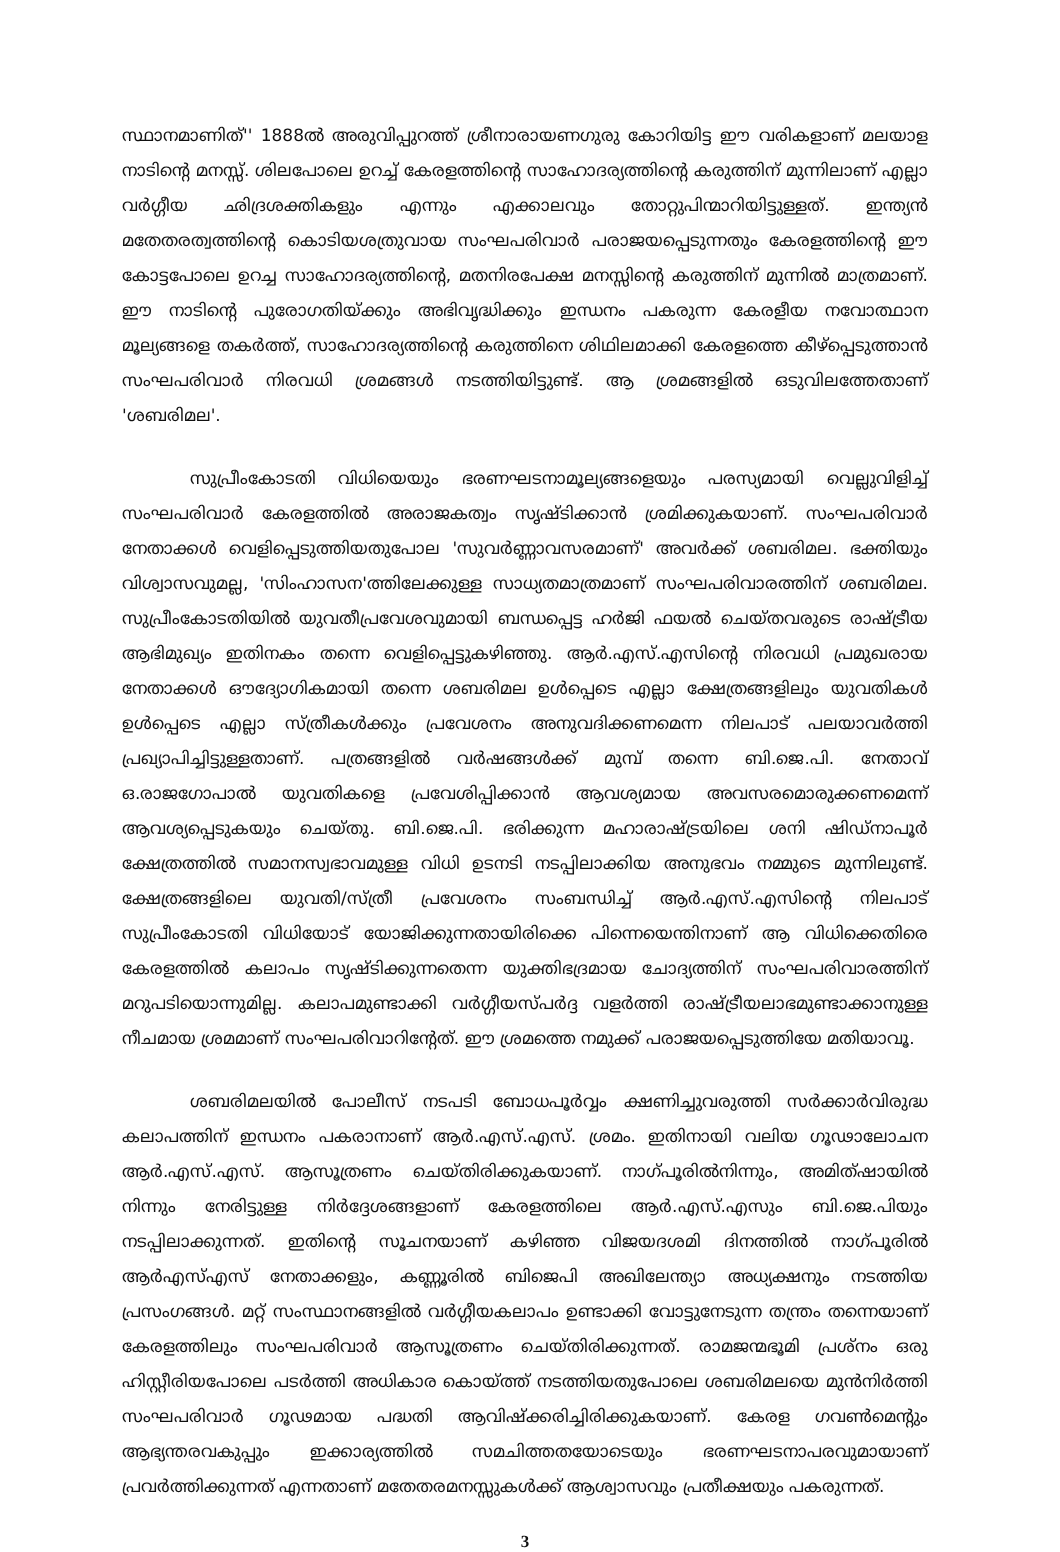സ്ഥാനമാണിത്'' 1888ൽ അരുവിപ്പുറത്ത് ശ്രീനാരായണഗുരു കോറിയിട്ട ഈ വരികളാണ് മലയാള നാടിന്റെ മനസ്സ്. ശിലപോലെ ഉറച്ച് കേരളത്തിന്റെ സാഹോദര്യത്തിന്റെ കരുത്തിന് മുന്നിലാണ് എല്ലാ വർഗ്ഗീയ ഛിദ്രശക്തികളും എന്നും എക്കാലവും തോറ്റുപിന്മാറിയിട്ടുള്ളത്. ഇന്ത്യൻ മതേതരത്വത്തിന്റെ കൊടിയശത്രുവായ സംഘപരിവാർ പരാജയപ്പെടുന്നതും കേരളത്തിന്റെ ഈ കോട്ടപോലെ ഉറച്ച സാഹോദര്യത്തിന്റെ, മതനിരപേക്ഷ മനസ്സിന്റെ കരുത്തിന് മുന്നിൽ മാത്രമാണ്. ഈ നാടിന്റെ പുരോഗതിയ്ക്കും അഭിവൃദ്ധിക്കും ഇന്ധനം പകരുന്ന കേരളീയ നവോത്ഥാന മൂല്യങ്ങളെ തകർത്ത്, സാഹോദര്യത്തിന്റെ കരുത്തിനെ ശിഥിലമാക്കി കേരളത്തെ കീഴ്പ്പെടുത്താൻ സംഘപരിവാർ നിരവധി ശ്രമങ്ങൾ നടത്തിയിട്ടുണ്ട്. ആ ശ്രമങ്ങളിൽ ഒടുവിലത്തേതാണ് 'ശബരിമല'.
സുപ്രീംകോടതി വിധിയെയും ഭരണഘടനാമൂല്യങ്ങളെയും പരസ്യമായി വെല്ലുവിളിച്ച് സംഘപരിവാർ കേരളത്തിൽ അരാജകത്വം സൃഷ്ടിക്കാൻ ശ്രമിക്കുകയാണ്. സംഘപരിവാർ നേതാക്കൾ വെളിപ്പെടുത്തിയതുപോല 'സുവർണ്ണാവസരമാണ്' അവർക്ക് ശബരിമല. ഭക്തിയും വിശ്വാസവുമല്ല, 'സിംഹാസന'ത്തിലേക്കുള്ള സാധ്യതമാത്രമാണ് സംഘപരിവാരത്തിന് ശബരിമല. സുപ്രീംകോടതിയിൽ യുവതീപ്രവേശവുമായി ബന്ധപ്പെട്ട ഹർജി ഫയൽ ചെയ്തവരുടെ രാഷ്ട്രീയ ആഭിമുഖ്യം ഇതിനകം തന്നെ വെളിപ്പെട്ടുകഴിഞ്ഞു. ആർ.എസ്.എസിന്റെ നിരവധി പ്രമുഖരായ നേതാക്കൾ ഔദ്യോഗികമായി തന്നെ ശബരിമല ഉൾപ്പെടെ എല്ലാ ക്ഷേത്രങ്ങളിലും യുവതികൾ ഉൾപ്പെടെ എല്ലാ സ്ത്രീകൾക്കും പ്രവേശനം അനുവദിക്കണമെന്ന നിലപാട് പലയാവർത്തി പ്രഖ്യാപിച്ചിട്ടുള്ളതാണ്. പത്രങ്ങളിൽ വർഷങ്ങൾക്ക് മുമ്പ് തന്നെ ബി.ജെ.പി. നേതാവ് ഒ.രാജഗോപാൽ യുവതികളെ പ്രവേശിപ്പിക്കാൻ ആവശ്യമായ അവസരമൊരുക്കണമെന്ന് ആവശ്യപ്പെടുകയും ചെയ്തു. ബി.ജെ.പി. ഭരിക്കുന്ന മഹാരാഷ്ട്രയിലെ ശനി ഷിഡ്നാപൂർ ക്ഷേത്രത്തിൽ സമാനസ്വഭാവമുള്ള വിധി ഉടനടി നടപ്പിലാക്കിയ അനുഭവം നമ്മുടെ മുന്നിലുണ്ട്. ക്ഷേത്രങ്ങളിലെ യുവതി/സ്ത്രീ പ്രവേശനം സംബന്ധിച്ച് ആർ.എസ്.എസിന്റെ നിലപാട് സുപ്രീംകോടതി വിധിയോട് യോജിക്കുന്നതായിരിക്കെ പിന്നെയെന്തിനാണ് ആ വിധിക്കെതിരെ കേരളത്തിൽ കലാപം സൃഷ്ടിക്കുന്നതെന്ന യുക്തിഭദ്രമായ ചോദ്യത്തിന് സംഘപരിവാരത്തിന് മറുപടിയൊന്നുമില്ല. കലാപമുണ്ടാക്കി വർഗ്ഗീയസ്പർദ്ദ വളർത്തി രാഷ്ട്രീയലാഭമുണ്ടാക്കാനുള്ള നീചമായ ശ്രമമാണ് സംഘപരിവാറിന്റേത്. ഈ ശ്രമത്തെ നമുക്ക് പരാജയപ്പെടുത്തിയേ മതിയാവൂ.
ശബരിമലയിൽ പോലീസ് നടപടി ബോധപൂർവ്വം ക്ഷണിച്ചുവരുത്തി സർക്കാർവിരുദ്ധ കലാപത്തിന് ഇന്ധനം പകരാനാണ് ആർ.എസ്.എസ്. ശ്രമം. ഇതിനായി വലിയ ഗൂഢാലോചന ആർ.എസ്.എസ്. ആസൂത്രണം ചെയ്തിരിക്കുകയാണ്. നാഗ്പൂരിൽനിന്നും, അമിത്ഷായിൽ നിന്നും നേരിട്ടുള്ള നിർദ്ദേശങ്ങളാണ് കേരളത്തിലെ ആർ.എസ്.എസും ബി.ജെ.പിയും നടപ്പിലാക്കുന്നത്. ഇതിന്റെ സൂചനയാണ് കഴിഞ്ഞ വിജയദശമി ദിനത്തിൽ നാഗ്പൂരിൽ ആർഎസ്എസ് നേതാക്കളും, കണ്ണൂരിൽ ബിജെപി അഖിലേന്ത്യാ അധ്യക്ഷനും നടത്തിയ പ്രസംഗങ്ങൾ. മറ്റ് സംസ്ഥാനങ്ങളിൽ വർഗ്ഗീയകലാപം ഉണ്ടാക്കി വോട്ടുനേടുന്ന തന്ത്രം തന്നെയാണ് കേരളത്തിലും സംഘപരിവാർ ആസൂത്രണം ചെയ്തിരിക്കുന്നത്. രാമജന്മഭൂമി പ്രശ്നം ഒരു ഹിസ്റ്റീരിയപോലെ പടർത്തി അധികാര കൊയ്ത്ത് നടത്തിയതുപോലെ ശബരിമലയെ മുൻനിർത്തി സംഘപരിവാർ ഗൂഢമായ പദ്ധതി ആവിഷ്ക്കരിച്ചിരിക്കുകയാണ്. കേരള ഗവൺമെന്റും ആഭ്യന്തരവകുപ്പും ഇക്കാര്യത്തിൽ സമചിത്തതയോടെയും ഭരണഘടനാപരവുമായാണ് പ്രവർത്തിക്കുന്നത് എന്നതാണ് മതേതരമനസ്സുകൾക്ക് ആശ്വാസവും പ്രതീക്ഷയും പകരുന്നത്.
3